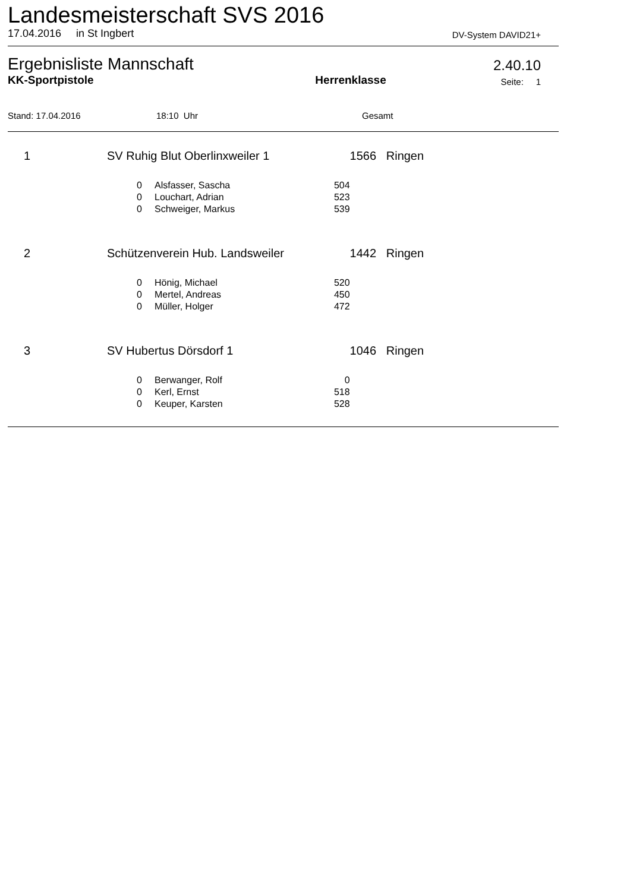Landesmeisterschaft SVS 2016
17.04.2016 in St Ingbert DV-System DAVID21+
Ergebnisliste Mannschaft
2.40.10
KK-Sportpistole Herrenklasse Seite: 1
Stand: 17.04.2016 18:10 Uhr Gesamt
| 1 | SV Ruhig Blut Oberlinxweiler 1 | | | 1566 Ringen |
| | 0 | Alsfasser, Sascha | 504 | |
| | 0 | Louchart, Adrian | 523 | |
| | 0 | Schweiger, Markus | 539 | |
| 2 | Schützenverein Hub. Landsweiler | | | 1442 Ringen |
| | 0 | Hönig, Michael | 520 | |
| | 0 | Mertel, Andreas | 450 | |
| | 0 | Müller, Holger | 472 | |
| 3 | SV Hubertus Dörsdorf 1 | | | 1046 Ringen |
| | 0 | Berwanger, Rolf | 0 | |
| | 0 | Kerl, Ernst | 518 | |
| | 0 | Keuper, Karsten | 528 | |